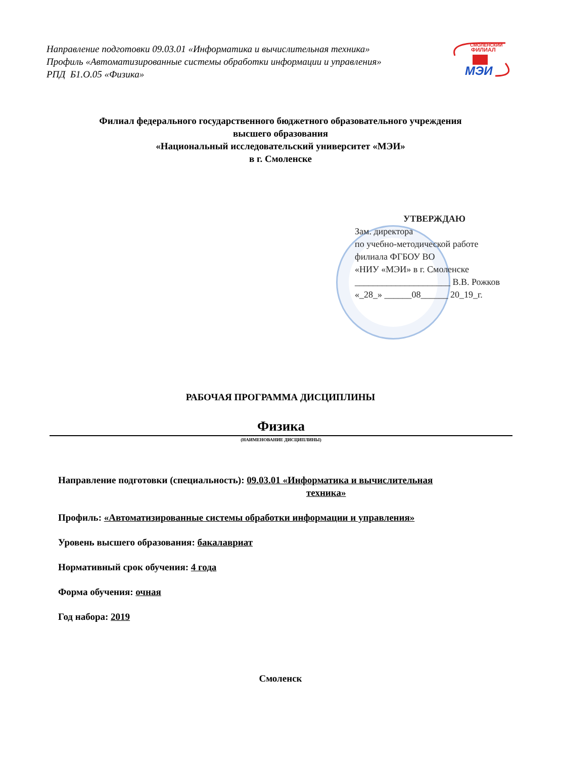Направление подготовки 09.03.01 «Информатика и вычислительная техника»
Профиль «Автоматизированные системы обработки информации и управления»
РПД Б1.О.05 «Физика»
СМОЛЕНСКИЙ
ФИЛИАЛ
МЭИ
Филиал федерального государственного бюджетного образовательного учреждения
высшего образования
«Национальный исследовательский университет «МЭИ»
в г. Смоленске
УТВЕРЖДАЮ
Зам. директора
по учебно-методической работе
филиала ФГБОУ ВО
«НИУ «МЭИ» в г. Смоленске
_____________________ В.В. Рожков
«_28_» ______08______ 20_19_г.
РАБОЧАЯ ПРОГРАММА ДИСЦИПЛИНЫ
Физика
(НАИМЕНОВАНИЕ ДИСЦИПЛИНЫ)
Направление подготовки (специальность): 09.03.01 «Информатика и вычислительная
техника»
Профиль: «Автоматизированные системы обработки информации и управления»
Уровень высшего образования: бакалавриат
Нормативный срок обучения: 4 года
Форма обучения: очная
Год набора: 2019
Смоленск